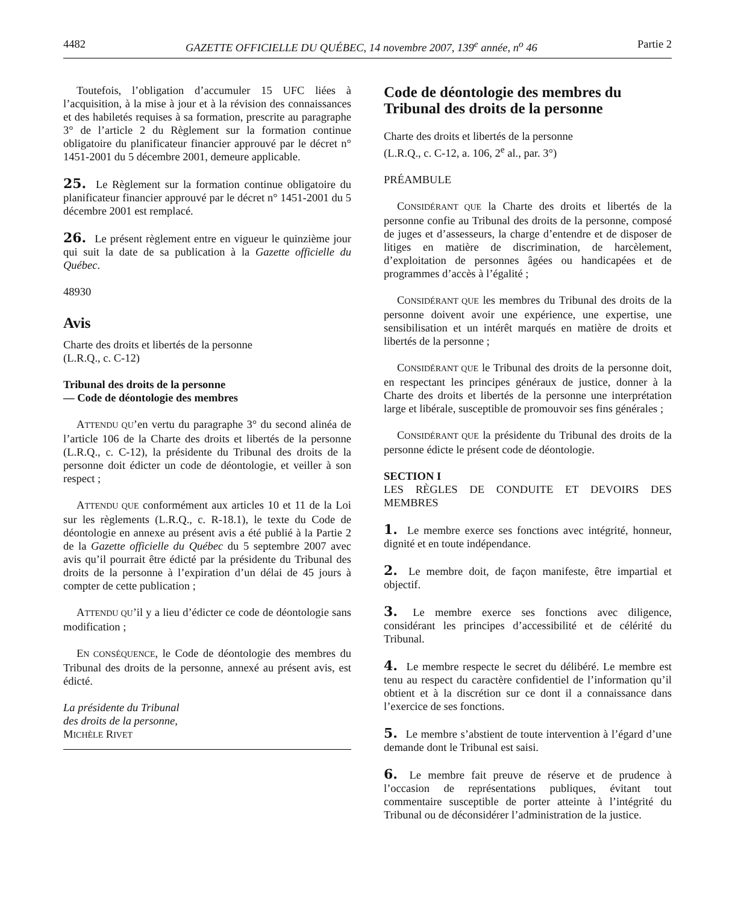4482 GAZETTE OFFICIELLE DU QUÉBEC, 14 novembre 2007, 139<sup>e</sup> année, n<sup>o</sup> 46 Partie 2
Toutefois, l’obligation d’accumuler 15 UFC liées à l’acquisition, à la mise à jour et à la révision des connaissances et des habiletés requises à sa formation, prescrite au paragraphe 3° de l’article 2 du Règlement sur la formation continue obligatoire du planificateur financier approuvé par le décret n° 1451-2001 du 5 décembre 2001, demeure applicable.
25. Le Règlement sur la formation continue obligatoire du planificateur financier approuvé par le décret n° 1451-2001 du 5 décembre 2001 est remplacé.
26. Le présent règlement entre en vigueur le quinzième jour qui suit la date de sa publication à la Gazette officielle du Québec.
48930
Avis
Charte des droits et libertés de la personne
(L.R.Q., c. C-12)
Tribunal des droits de la personne
— Code de déontologie des membres
ATTENDU QU’en vertu du paragraphe 3° du second alinéa de l’article 106 de la Charte des droits et libertés de la personne (L.R.Q., c. C-12), la présidente du Tribunal des droits de la personne doit édicter un code de déontologie, et veiller à son respect ;
ATTENDU QUE conformément aux articles 10 et 11 de la Loi sur les règlements (L.R.Q., c. R-18.1), le texte du Code de déontologie en annexe au présent avis a été publié à la Partie 2 de la Gazette officielle du Québec du 5 septembre 2007 avec avis qu’il pourrait être édicté par la présidente du Tribunal des droits de la personne à l’expiration d’un délai de 45 jours à compter de cette publication ;
ATTENDU QU’il y a lieu d’édicter ce code de déontologie sans modification ;
EN CONSÉQUENCE, le Code de déontologie des membres du Tribunal des droits de la personne, annexé au présent avis, est édicté.
La présidente du Tribunal
des droits de la personne,
MICHÈLE RIVET
Code de déontologie des membres du Tribunal des droits de la personne
Charte des droits et libertés de la personne
(L.R.Q., c. C-12, a. 106, 2<sup>e</sup> al., par. 3°)
PRÉAMBULE
CONSIDÉRANT QUE la Charte des droits et libertés de la personne confie au Tribunal des droits de la personne, composé de juges et d’assesseurs, la charge d’entendre et de disposer de litiges en matière de discrimination, de harcèlement, d’exploitation de personnes âgées ou handicapées et de programmes d’accès à l’égalité ;
CONSIDÉRANT QUE les membres du Tribunal des droits de la personne doivent avoir une expérience, une expertise, une sensibilisation et un intérêt marqués en matière de droits et libertés de la personne ;
CONSIDÉRANT QUE le Tribunal des droits de la personne doit, en respectant les principes généraux de justice, donner à la Charte des droits et libertés de la personne une interprétation large et libérale, susceptible de promouvoir ses fins générales ;
CONSIDÉRANT QUE la présidente du Tribunal des droits de la personne édicte le présent code de déontologie.
SECTION I
LES RÈGLES DE CONDUITE ET DEVOIRS DES MEMBRES
1. Le membre exerce ses fonctions avec intégrité, honneur, dignité et en toute indépendance.
2. Le membre doit, de façon manifeste, être impartial et objectif.
3. Le membre exerce ses fonctions avec diligence, considérant les principes d’accessibilité et de célérité du Tribunal.
4. Le membre respecte le secret du délibéré. Le membre est tenu au respect du caractère confidentiel de l’information qu’il obtient et à la discrétion sur ce dont il a connaissance dans l’exercice de ses fonctions.
5. Le membre s’abstient de toute intervention à l’égard d’une demande dont le Tribunal est saisi.
6. Le membre fait preuve de réserve et de prudence à l’occasion de représentations publiques, évitant tout commentaire susceptible de porter atteinte à l’intégrité du Tribunal ou de déconsidérer l’administration de la justice.